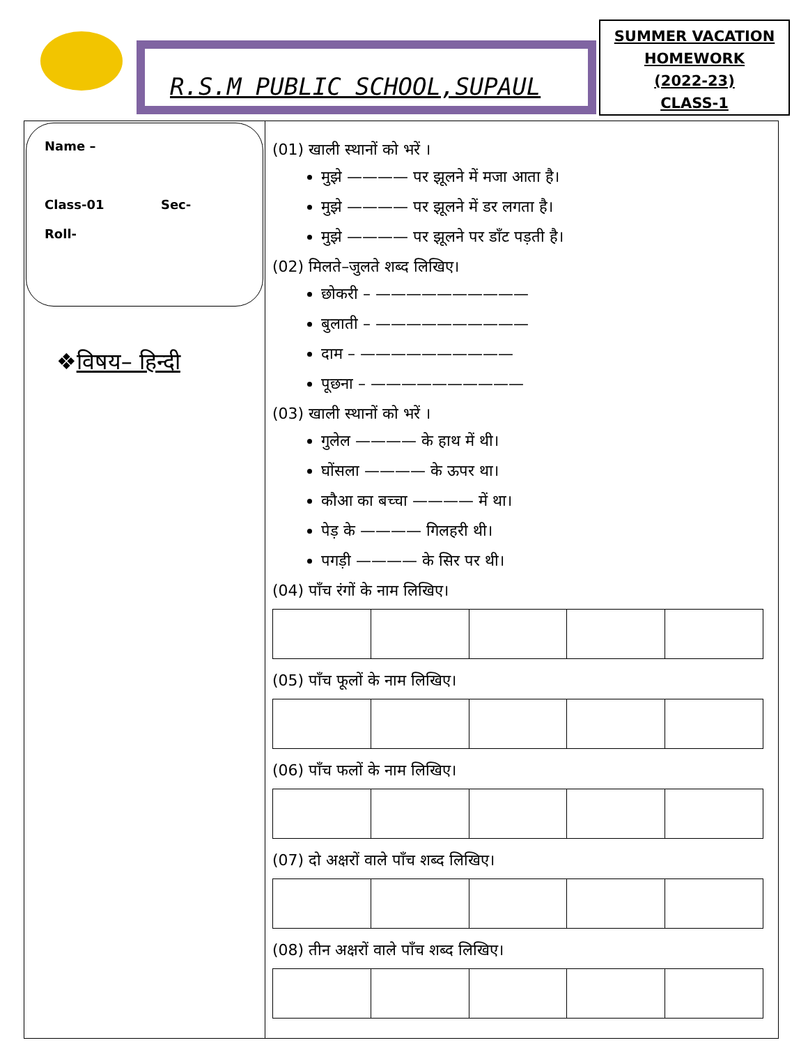R.S.M PUBLIC SCHOOL,SUPAUL
SUMMER VACATION
HOMEWORK
(2022-23)
CLASS-1
Name –
Class-01 Sec-
Roll-
❖विषय– हिन्दी
(01) खाली स्थानों को भरें ।
मुझे ———— पर झूलने में मजा आता है।
मुझे ———— पर झूलने में डर लगता है।
मुझे ———— पर झूलने पर डाँट पड़ती है।
(02) मिलते–जुलते शब्द लिखिए।
छोकरी – ——————————
बुलाती – ——————————
दाम – ——————————
पूछना – ——————————
(03) खाली स्थानों को भरें ।
गुलेल ———— के हाथ में थी।
घोंसला ———— के ऊपर था।
कौआ का बच्चा ———— में था।
पेड़ के ———— गिलहरी थी।
पगड़ी ———— के सिर पर थी।
(04) पाँच रंगों के नाम लिखिए।
(05) पाँच फूलों के नाम लिखिए।
(06) पाँच फलों के नाम लिखिए।
(07) दो अक्षरों वाले पाँच शब्द लिखिए।
(08) तीन अक्षरों वाले पाँच शब्द लिखिए।